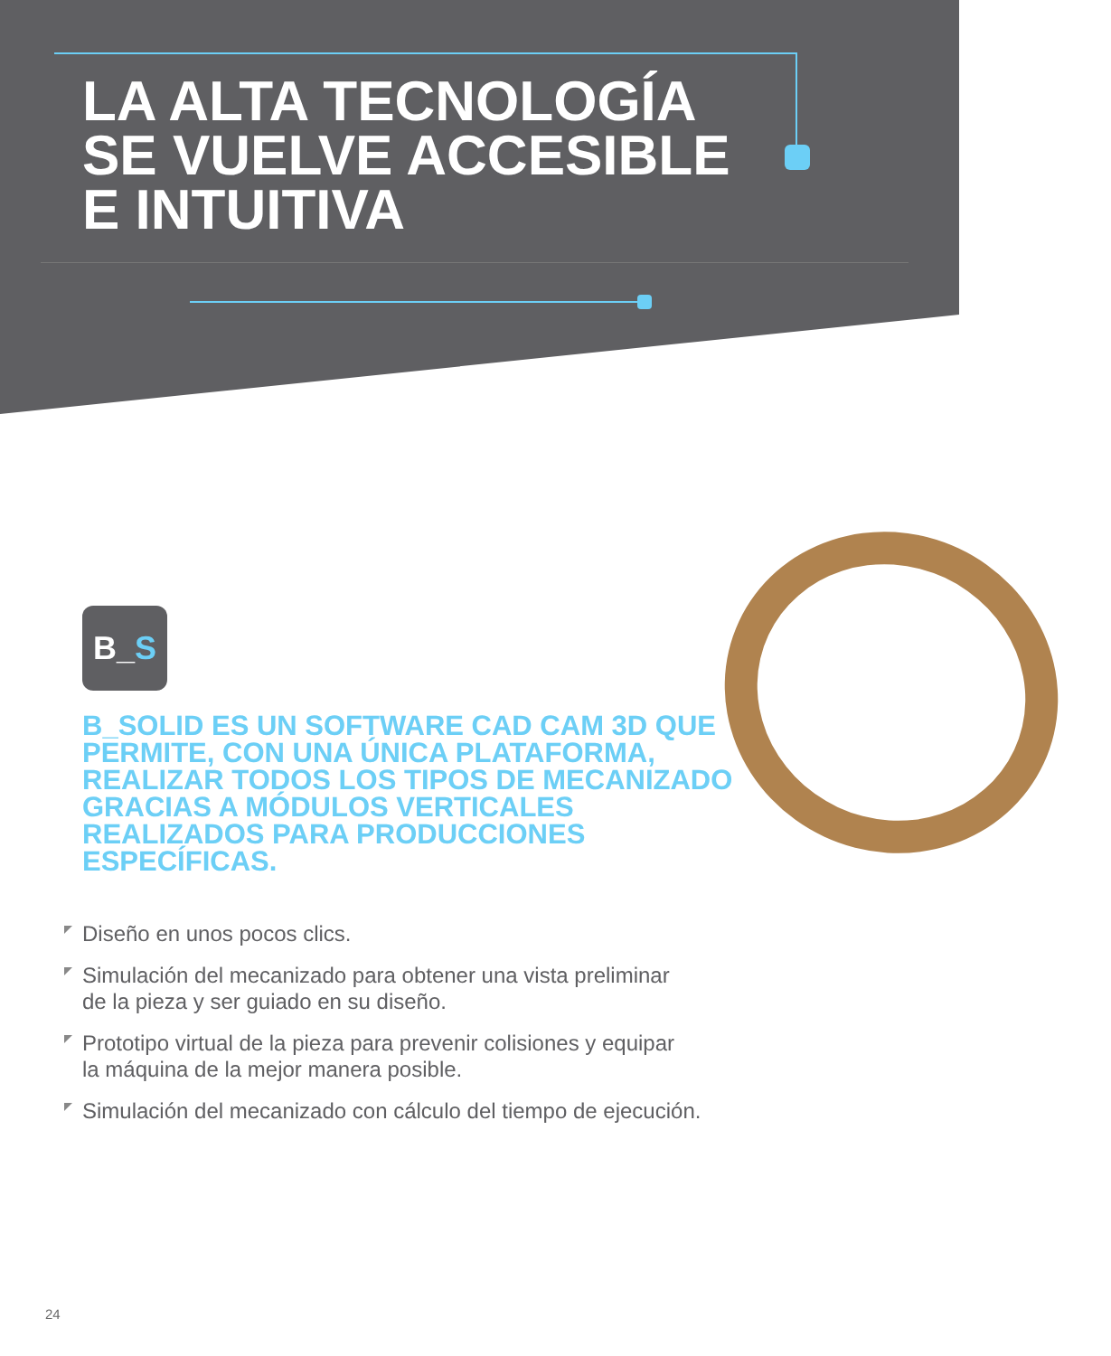LA ALTA TECNOLOGÍA
SE VUELVE ACCESIBLE
E INTUITIVA
B_ S
B_SOLID ES UN SOFTWARE CAD CAM 3D QUE PERMITE, CON UNA ÚNICA PLATAFORMA, REALIZAR TODOS LOS TIPOS DE MECANIZADO GRACIAS A MÓDULOS VERTICALES REALIZADOS PARA PRODUCCIONES ESPECÍFICAS.
Diseño en unos pocos clics.
Simulación del mecanizado para obtener una vista preliminar
de la pieza y ser guiado en su diseño.
Prototipo virtual de la pieza para prevenir colisiones y equipar
la máquina de la mejor manera posible.
Simulación del mecanizado con cálculo del tiempo de ejecución.
24